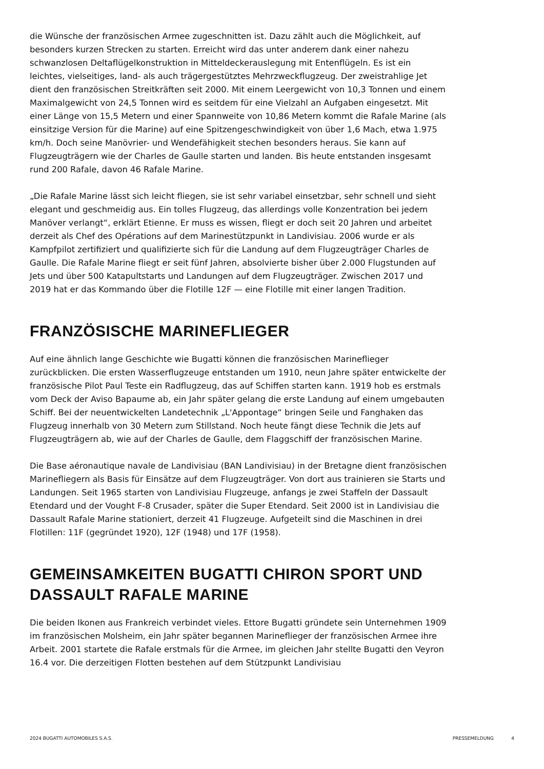die Wünsche der französischen Armee zugeschnitten ist. Dazu zählt auch die Möglichkeit, auf besonders kurzen Strecken zu starten. Erreicht wird das unter anderem dank einer nahezu schwanzlosen Deltaflügelkonstruktion in Mitteldeckerauslegung mit Entenflügeln. Es ist ein leichtes, vielseitiges, land- als auch trägergestütztes Mehrzweckflugzeug. Der zweistrahlige Jet dient den französischen Streitkräften seit 2000. Mit einem Leergewicht von 10,3 Tonnen und einem Maximalgewicht von 24,5 Tonnen wird es seitdem für eine Vielzahl an Aufgaben eingesetzt. Mit einer Länge von 15,5 Metern und einer Spannweite von 10,86 Metern kommt die Rafale Marine (als einsitzige Version für die Marine) auf eine Spitzengeschwindigkeit von über 1,6 Mach, etwa 1.975 km/h. Doch seine Manövrier- und Wendefähigkeit stechen besonders heraus. Sie kann auf Flugzeugträgern wie der Charles de Gaulle starten und landen. Bis heute entstanden insgesamt rund 200 Rafale, davon 46 Rafale Marine.
„Die Rafale Marine lässt sich leicht fliegen, sie ist sehr variabel einsetzbar, sehr schnell und sieht elegant und geschmeidig aus. Ein tolles Flugzeug, das allerdings volle Konzentration bei jedem Manöver verlangt“, erklärt Etienne. Er muss es wissen, fliegt er doch seit 20 Jahren und arbeitet derzeit als Chef des Opérations auf dem Marinestützpunkt in Landivisiau. 2006 wurde er als Kampfpilot zertifiziert und qualifizierte sich für die Landung auf dem Flugzeugträger Charles de Gaulle. Die Rafale Marine fliegt er seit fünf Jahren, absolvierte bisher über 2.000 Flugstunden auf Jets und über 500 Katapultstarts und Landungen auf dem Flugzeugträger. Zwischen 2017 und 2019 hat er das Kommando über die Flotille 12F — eine Flotille mit einer langen Tradition.
FRANZÖSISCHE MARINEFLIEGER
Auf eine ähnlich lange Geschichte wie Bugatti können die französischen Marineflieger zurückblicken. Die ersten Wasserflugzeuge entstanden um 1910, neun Jahre später entwickelte der französische Pilot Paul Teste ein Radflugzeug, das auf Schiffen starten kann. 1919 hob es erstmals vom Deck der Aviso Bapaume ab, ein Jahr später gelang die erste Landung auf einem umgebauten Schiff. Bei der neuentwickelten Landetechnik „L'Appontage“ bringen Seile und Fanghaken das Flugzeug innerhalb von 30 Metern zum Stillstand. Noch heute fängt diese Technik die Jets auf Flugzeugträgern ab, wie auf der Charles de Gaulle, dem Flaggschiff der französischen Marine.
Die Base aéronautique navale de Landivisiau (BAN Landivisiau) in der Bretagne dient französischen Marinefliegern als Basis für Einsätze auf dem Flugzeugträger. Von dort aus trainieren sie Starts und Landungen. Seit 1965 starten von Landivisiau Flugzeuge, anfangs je zwei Staffeln der Dassault Etendard und der Vought F-8 Crusader, später die Super Etendard. Seit 2000 ist in Landivisiau die Dassault Rafale Marine stationiert, derzeit 41 Flugzeuge. Aufgeteilt sind die Maschinen in drei Flotillen: 11F (gegründet 1920), 12F (1948) und 17F (1958).
GEMEINSAMKEITEN BUGATTI CHIRON SPORT UND DASSAULT RAFALE MARINE
Die beiden Ikonen aus Frankreich verbindet vieles. Ettore Bugatti gründete sein Unternehmen 1909 im französischen Molsheim, ein Jahr später begannen Marineflieger der französischen Armee ihre Arbeit. 2001 startete die Rafale erstmals für die Armee, im gleichen Jahr stellte Bugatti den Veyron 16.4 vor. Die derzeitigen Flotten bestehen auf dem Stützpunkt Landivisiau
2024 BUGATTI AUTOMOBILES S.A.S. PRESSEMELDUNG 4